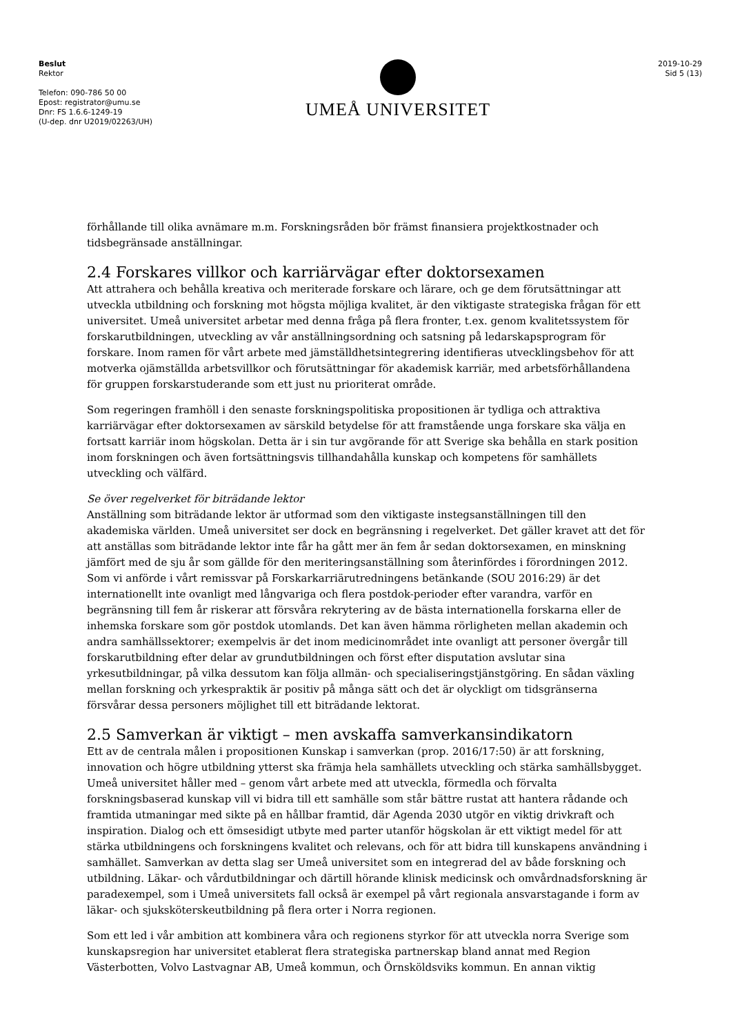Beslut
Rektor
Telefon: 090-786 50 00
Epost: registrator@umu.se
Dnr: FS 1.6.6-1249-19
(U-dep. dnr U2019/02263/UH)
UMEÅ UNIVERSITET
2019-10-29
Sid 5 (13)
förhållande till olika avnämare m.m. Forskningsråden bör främst finansiera projektkostnader och tidsbegränsade anställningar.
2.4 Forskares villkor och karriärvägar efter doktorsexamen
Att attrahera och behålla kreativa och meriterade forskare och lärare, och ge dem förutsättningar att utveckla utbildning och forskning mot högsta möjliga kvalitet, är den viktigaste strategiska frågan för ett universitet. Umeå universitet arbetar med denna fråga på flera fronter, t.ex. genom kvalitetssystem för forskarutbildningen, utveckling av vår anställningsordning och satsning på ledarskapsprogram för forskare. Inom ramen för vårt arbete med jämställdhetsintegrering identifieras utvecklingsbehov för att motverka ojämställda arbetsvillkor och förutsättningar för akademisk karriär, med arbetsförhållandena för gruppen forskarstuderande som ett just nu prioriterat område.
Som regeringen framhöll i den senaste forskningspolitiska propositionen är tydliga och attraktiva karriärvägar efter doktorsexamen av särskild betydelse för att framstående unga forskare ska välja en fortsatt karriär inom högskolan. Detta är i sin tur avgörande för att Sverige ska behålla en stark position inom forskningen och även fortsättningsvis tillhandahålla kunskap och kompetens för samhällets utveckling och välfärd.
Se över regelverket för biträdande lektor
Anställning som biträdande lektor är utformad som den viktigaste instegsanställningen till den akademiska världen. Umeå universitet ser dock en begränsning i regelverket. Det gäller kravet att det för att anställas som biträdande lektor inte får ha gått mer än fem år sedan doktorsexamen, en minskning jämfört med de sju år som gällde för den meriteringsanställning som återinfördes i förordningen 2012. Som vi anförde i vårt remissvar på Forskarkarriärutredningens betänkande (SOU 2016:29) är det internationellt inte ovanligt med långvariga och flera postdok-perioder efter varandra, varför en begränsning till fem år riskerar att försvåra rekrytering av de bästa internationella forskarna eller de inhemska forskare som gör postdok utomlands. Det kan även hämma rörligheten mellan akademin och andra samhällssektorer; exempelvis är det inom medicinområdet inte ovanligt att personer övergår till forskarutbildning efter delar av grundutbildningen och först efter disputation avslutar sina yrkesutbildningar, på vilka dessutom kan följa allmän- och specialiseringstjänstgöring. En sådan växling mellan forskning och yrkespraktik är positiv på många sätt och det är olyckligt om tidsgränserna försvårar dessa personers möjlighet till ett biträdande lektorat.
2.5 Samverkan är viktigt – men avskaffa samverkansindikatorn
Ett av de centrala målen i propositionen Kunskap i samverkan (prop. 2016/17:50) är att forskning, innovation och högre utbildning ytterst ska främja hela samhällets utveckling och stärka samhällsbygget. Umeå universitet håller med – genom vårt arbete med att utveckla, förmedla och förvalta forskningsbaserad kunskap vill vi bidra till ett samhälle som står bättre rustat att hantera rådande och framtida utmaningar med sikte på en hållbar framtid, där Agenda 2030 utgör en viktig drivkraft och inspiration. Dialog och ett ömsesidigt utbyte med parter utanför högskolan är ett viktigt medel för att stärka utbildningens och forskningens kvalitet och relevans, och för att bidra till kunskapens användning i samhället. Samverkan av detta slag ser Umeå universitet som en integrerad del av både forskning och utbildning. Läkar- och vårdutbildningar och därtill hörande klinisk medicinsk och omvårdnadsforskning är paradexempel, som i Umeå universitets fall också är exempel på vårt regionala ansvarstagande i form av läkar- och sjuksköterskeutbildning på flera orter i Norra regionen.
Som ett led i vår ambition att kombinera våra och regionens styrkor för att utveckla norra Sverige som kunskapsregion har universitet etablerat flera strategiska partnerskap bland annat med Region Västerbotten, Volvo Lastvagnar AB, Umeå kommun, och Örnsköldsviks kommun. En annan viktig